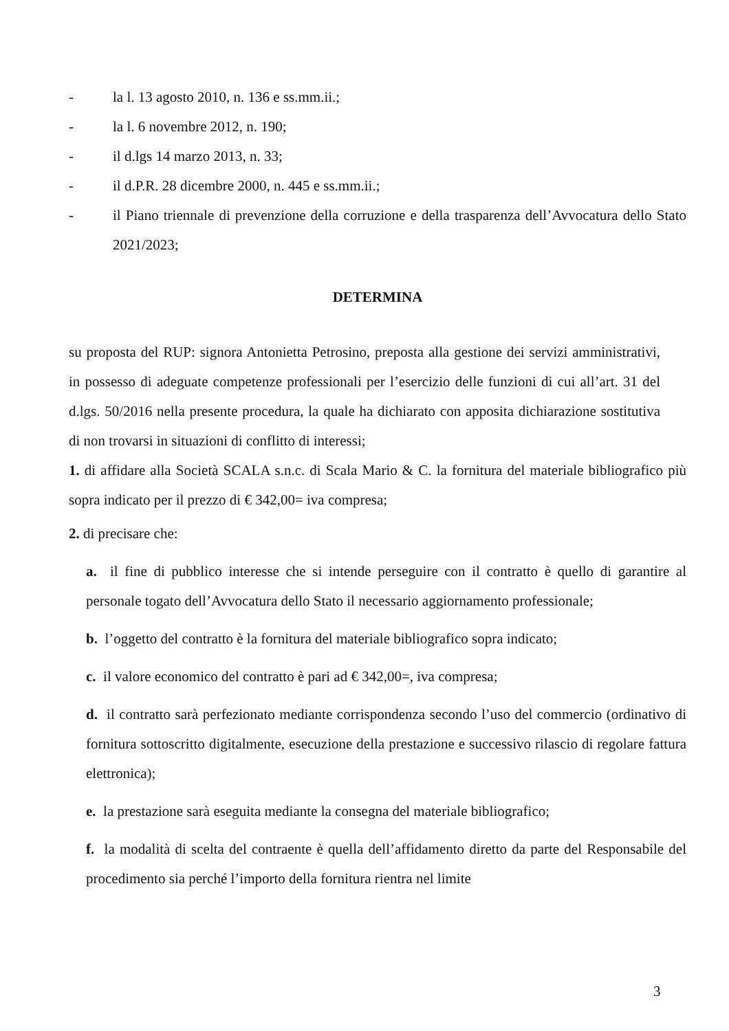- la l. 13 agosto 2010, n. 136 e ss.mm.ii.;
- la l. 6 novembre 2012, n. 190;
- il d.lgs 14 marzo 2013, n. 33;
- il d.P.R. 28 dicembre 2000, n. 445 e ss.mm.ii.;
- il Piano triennale di prevenzione della corruzione e della trasparenza dell’Avvocatura dello Stato 2021/2023;
DETERMINA
su proposta del RUP: signora Antonietta Petrosino, preposta alla gestione dei servizi amministrativi, in possesso di adeguate competenze professionali per l’esercizio delle funzioni di cui all’art. 31 del d.lgs. 50/2016 nella presente procedura, la quale ha dichiarato con apposita dichiarazione sostitutiva di non trovarsi in situazioni di conflitto di interessi;
1. di affidare alla Società SCALA s.n.c. di Scala Mario & C. la fornitura del materiale bibliografico più sopra indicato per il prezzo di € 342,00= iva compresa;
2. di precisare che:
a. il fine di pubblico interesse che si intende perseguire con il contratto è quello di garantire al personale togato dell’Avvocatura dello Stato il necessario aggiornamento professionale;
b. l’oggetto del contratto è la fornitura del materiale bibliografico sopra indicato;
c. il valore economico del contratto è pari ad € 342,00=, iva compresa;
d. il contratto sarà perfezionato mediante corrispondenza secondo l’uso del commercio (ordinativo di fornitura sottoscritto digitalmente, esecuzione della prestazione e successivo rilascio di regolare fattura elettronica);
e. la prestazione sarà eseguita mediante la consegna del materiale bibliografico;
f. la modalità di scelta del contraente è quella dell’affidamento diretto da parte del Responsabile del procedimento sia perché l’importo della fornitura rientra nel limite
3